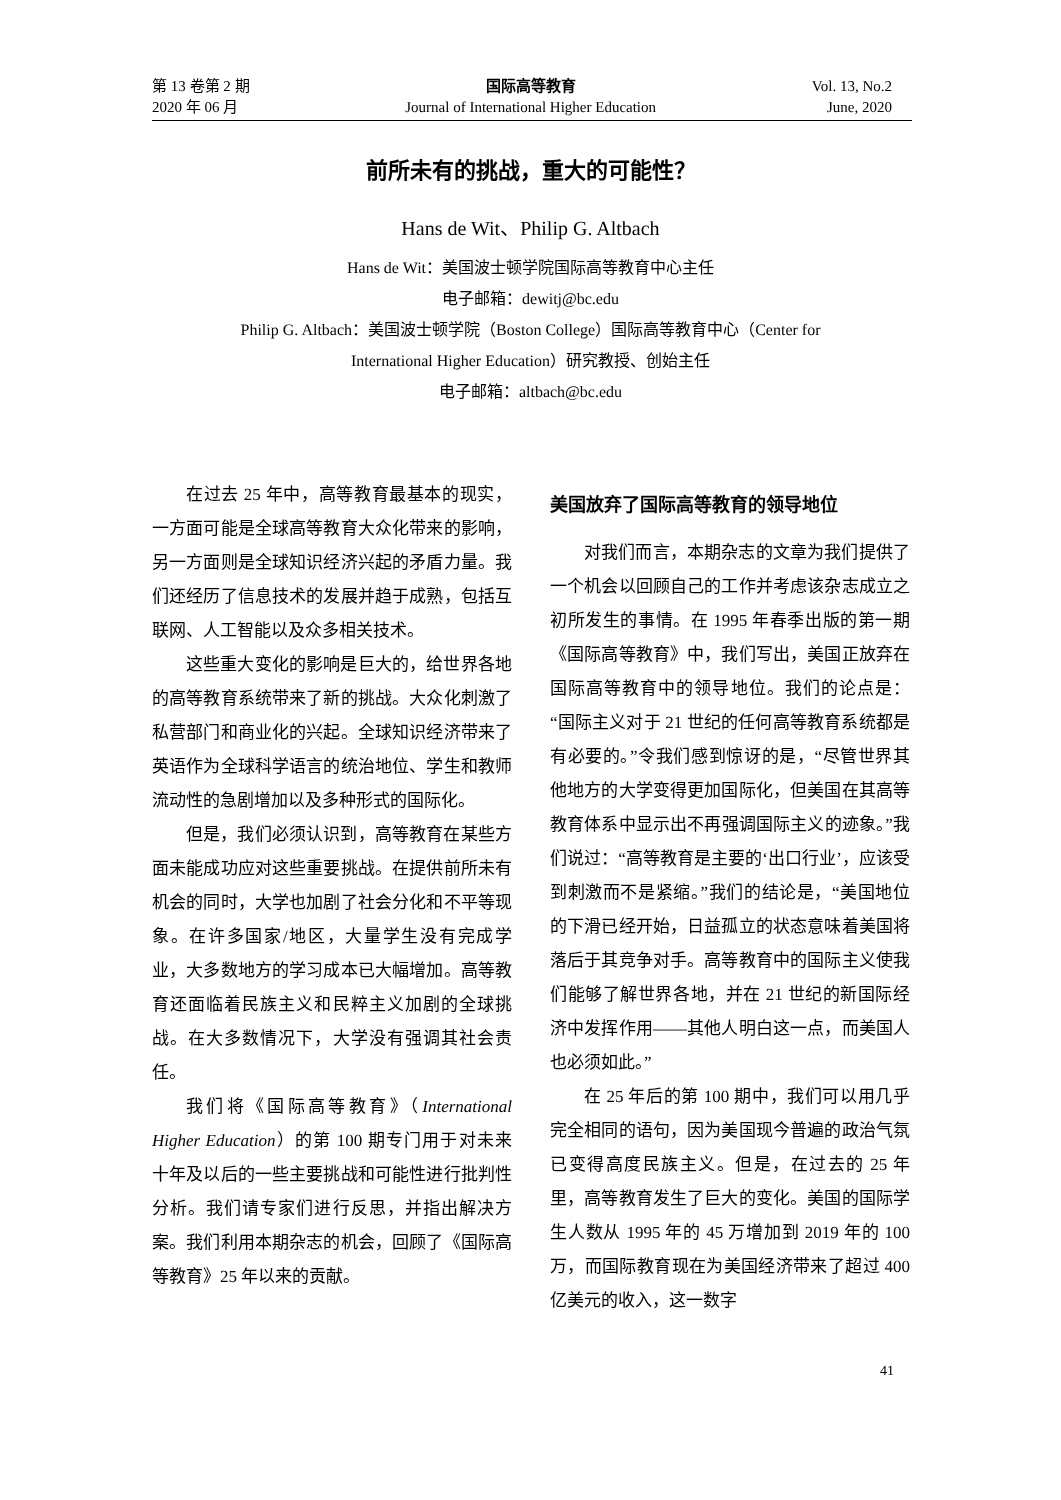第 13 卷第 2 期
2020 年 06 月
国际高等教育
Journal of International Higher Education
Vol. 13, No.2
June, 2020
前所未有的挑战，重大的可能性？
Hans de Wit、Philip G. Altbach
Hans de Wit：美国波士顿学院国际高等教育中心主任
电子邮箱：dewitj@bc.edu
Philip G. Altbach：美国波士顿学院（Boston College）国际高等教育中心（Center for
International Higher Education）研究教授、创始主任
电子邮箱：altbach@bc.edu
在过去 25 年中，高等教育最基本的现实，一方面可能是全球高等教育大众化带来的影响，另一方面则是全球知识经济兴起的矛盾力量。我们还经历了信息技术的发展并趋于成熟，包括互联网、人工智能以及众多相关技术。
这些重大变化的影响是巨大的，给世界各地的高等教育系统带来了新的挑战。大众化刺激了私营部门和商业化的兴起。全球知识经济带来了英语作为全球科学语言的统治地位、学生和教师流动性的急剧增加以及多种形式的国际化。
但是，我们必须认识到，高等教育在某些方面未能成功应对这些重要挑战。在提供前所未有机会的同时，大学也加剧了社会分化和不平等现象。在许多国家/地区，大量学生没有完成学业，大多数地方的学习成本已大幅增加。高等教育还面临着民族主义和民粹主义加剧的全球挑战。在大多数情况下，大学没有强调其社会责任。
我们将《国际高等教育》（International Higher Education）的第 100 期专门用于对未来十年及以后的一些主要挑战和可能性进行批判性分析。我们请专家们进行反思，并指出解决方案。我们利用本期杂志的机会，回顾了《国际高等教育》25 年以来的贡献。
美国放弃了国际高等教育的领导地位
对我们而言，本期杂志的文章为我们提供了一个机会以回顾自己的工作并考虑该杂志成立之初所发生的事情。在 1995 年春季出版的第一期《国际高等教育》中，我们写出，美国正放弃在国际高等教育中的领导地位。我们的论点是：“国际主义对于 21 世纪的任何高等教育系统都是有必要的。”令我们感到惊讶的是，“尽管世界其他地方的大学变得更加国际化，但美国在其高等教育体系中显示出不再强调国际主义的迹象。”我们说过：“高等教育是主要的‘出口行业’，应该受到刺激而不是紧缩。”我们的结论是，“美国地位的下滑已经开始，日益孤立的状态意味着美国将落后于其竞争对手。高等教育中的国际主义使我们能够了解世界各地，并在 21 世纪的新国际经济中发挥作用——其他人明白这一点，而美国人也必须如此。”
在 25 年后的第 100 期中，我们可以用几乎完全相同的语句，因为美国现今普遍的政治气氛已变得高度民族主义。但是，在过去的 25 年里，高等教育发生了巨大的变化。美国的国际学生人数从 1995 年的 45 万增加到 2019 年的 100 万，而国际教育现在为美国经济带来了超过 400 亿美元的收入，这一数字
41